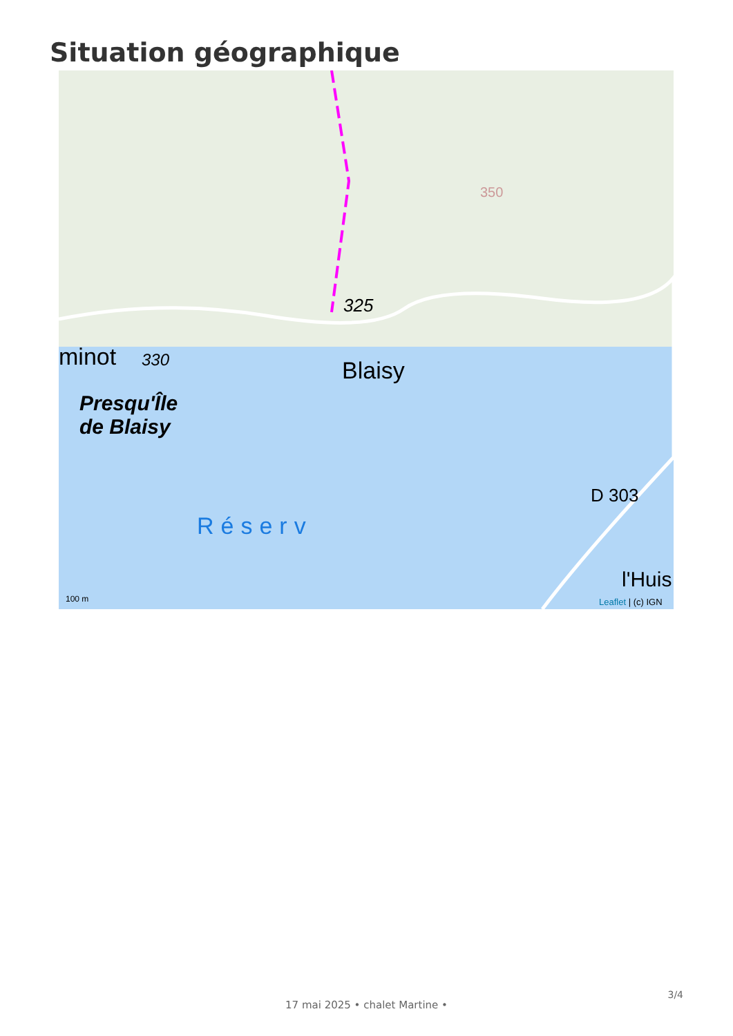Situation géographique
325
350
minot 330 Blaisy
Presqu'Île
de Blaisy
Réserv
D 303
l'Huis
100 m Leaflet | (c) IGN
3/4
17 mai 2025 • chalet Martine •